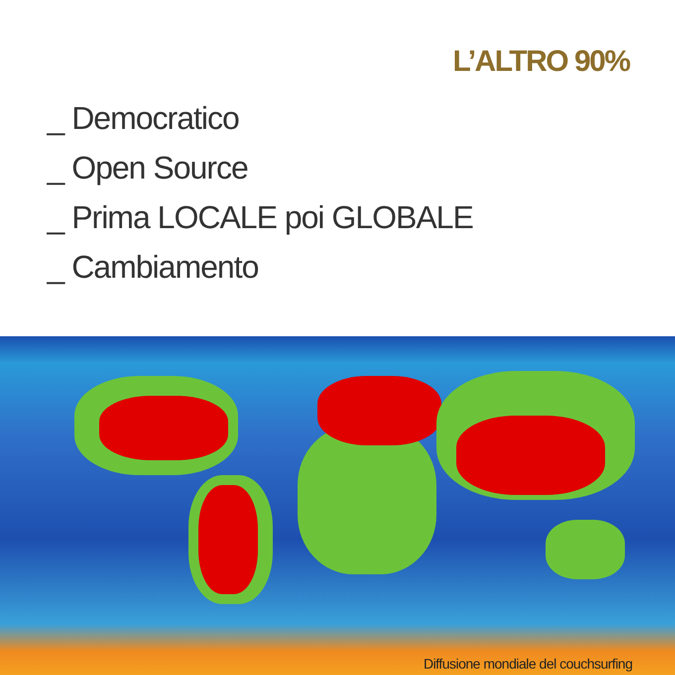L’ALTRO 90%
_ Democratico
_ Open Source
_ Prima LOCALE poi GLOBALE
_ Cambiamento
Diffusione mondiale del couchsurfing